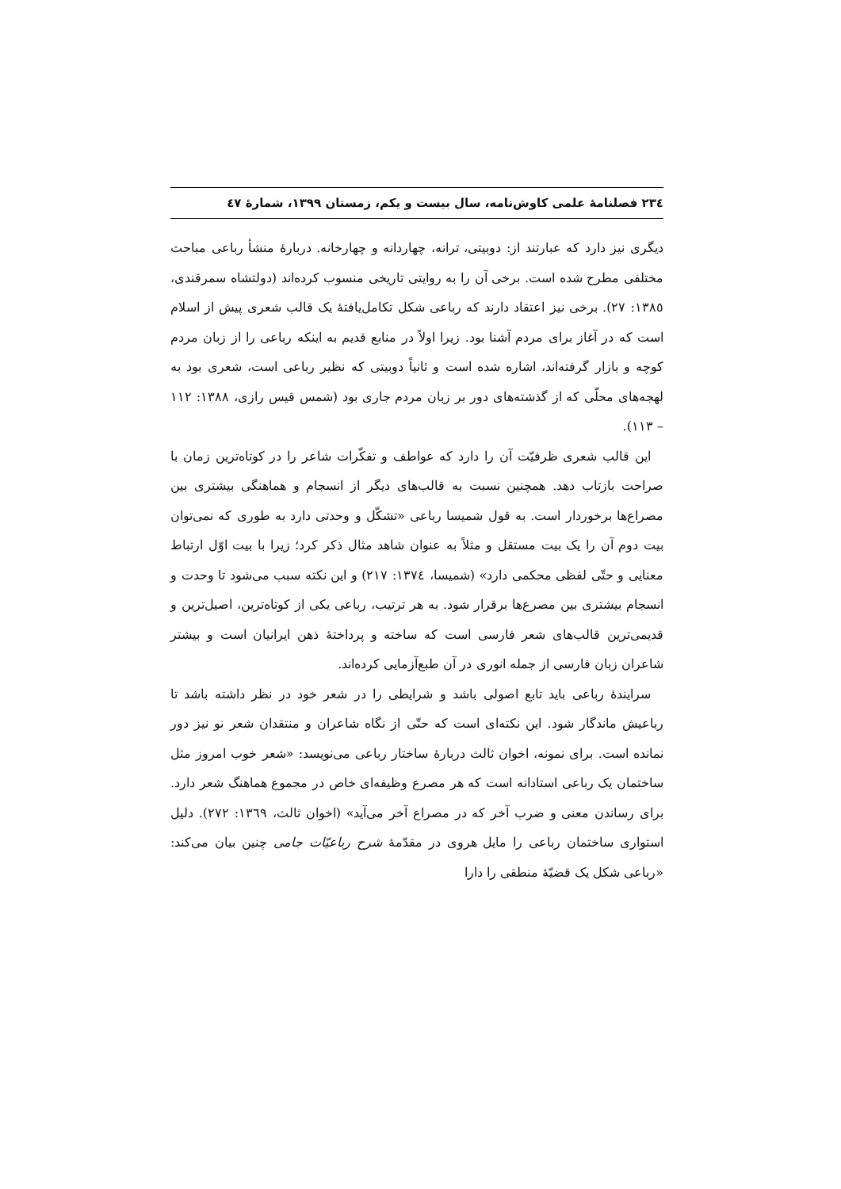٢٣٤ فصلنامۀ علمی کاوش‌نامه، سال بیست و یکم، زمستان ١٣٩٩، شمارۀ ٤٧
دیگری نیز دارد که عبارتند از: دوبیتی، ترانه، چهاردانه و چهارخانه. دربارۀ منشأ رباعی مباحث مختلفی مطرح شده است. برخی آن را به روایتی تاریخی منسوب کرده‌اند (دولتشاه سمرقندی، ١٣٨٥: ٢٧). برخی نیز اعتقاد دارند که رباعی شکل تکامل‌یافتۀ یک قالب شعری پیش از اسلام است که در آغاز برای مردم آشنا بود. زیرا اولاً در منابع قدیم به اینکه رباعی را از زبان مردم کوچه و بازار گرفته‌اند، اشاره شده است و ثانیاً دوبیتی که نظیر رباعی است، شعری بود به لهجه‌های محلّی که از گذشته‌های دور بر زبان مردم جاری بود (شمس قیس رازی، ١٣٨٨: ١١٢ – ١١٣).
این قالب شعری ظرفیّت آن را دارد که عواطف و تفکّرات شاعر را در کوتاه‌ترین زمان با صراحت بازتاب دهد. همچنین نسبت به قالب‌های دیگر از انسجام و هماهنگی بیشتری بین مصراع‌ها برخوردار است. به قول شمیسا رباعی «تشکّل و وحدتی دارد به طوری که نمی‌توان بیت دوم آن را یک بیت مستقل و مثلاً به عنوان شاهد مثال ذکر کرد؛ زیرا با بیت اوّل ارتباط معنایی و حتّی لفظی محکمی دارد» (شمیسا، ١٣٧٤: ٢١٧) و این نکته سبب می‌شود تا وحدت و انسجام بیشتری بین مصرع‌ها برقرار شود. به هر ترتیب، رباعی یکی از کوتاه‌ترین، اصیل‌ترین و قدیمی‌ترین قالب‌های شعر فارسی است که ساخته و پرداختۀ ذهن ایرانیان است و بیشتر شاعران زبان فارسی از جمله انوری در آن طبع‌آزمایی کرده‌اند.
سرایندۀ رباعی باید تابع اصولی باشد و شرایطی را در شعر خود در نظر داشته باشد تا رباعیش ماندگار شود. این نکته‌ای است که حتّی از نگاه شاعران و منتقدان شعر نو نیز دور نمانده است. برای نمونه، اخوان ثالث دربارۀ ساختار رباعی می‌نویسد: «شعر خوب امروز مثل ساختمان یک رباعی استادانه است که هر مصرع وظیفه‌ای خاص در مجموع هماهنگ شعر دارد. برای رساندن معنی و ضرب آخر که در مصراع آخر می‌آید» (اخوان ثالث، ١٣٦٩: ٢٧٢). دلیل استواری ساختمان رباعی را مایل هروی در مقدّمۀ شرح رباعیّات جامی چنین بیان می‌کند: «رباعی شکل یک قضیّۀ منطقی را دارا